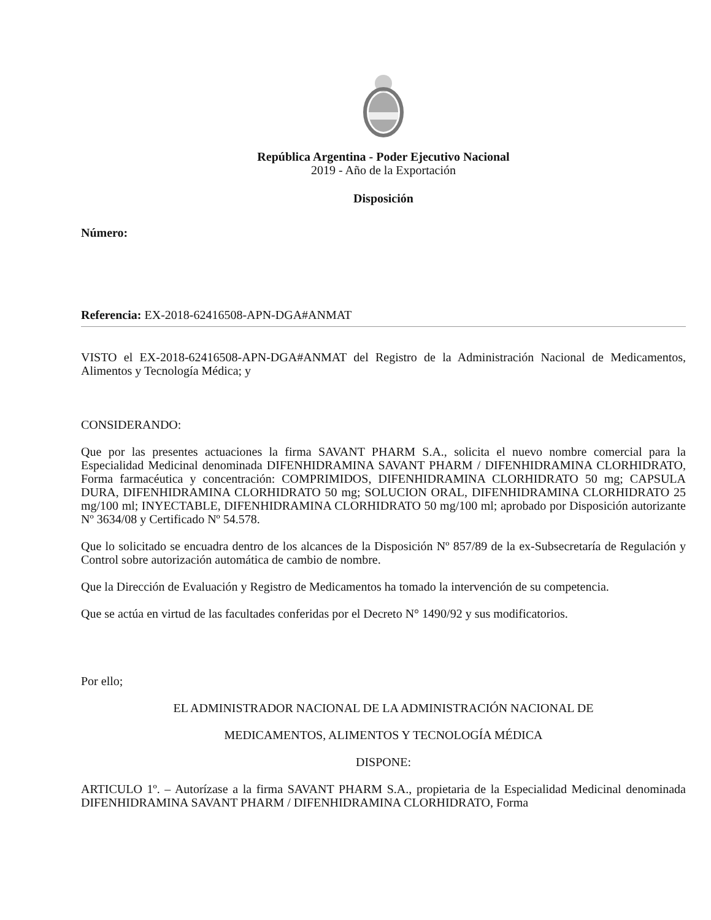República Argentina - Poder Ejecutivo Nacional
2019 - Año de la Exportación
Disposición
Número:
Referencia: EX-2018-62416508-APN-DGA#ANMAT
VISTO el EX-2018-62416508-APN-DGA#ANMAT del Registro de la Administración Nacional de Medicamentos, Alimentos y Tecnología Médica; y
CONSIDERANDO:
Que por las presentes actuaciones la firma SAVANT PHARM S.A., solicita el nuevo nombre comercial para la Especialidad Medicinal denominada DIFENHIDRAMINA SAVANT PHARM / DIFENHIDRAMINA CLORHIDRATO, Forma farmacéutica y concentración: COMPRIMIDOS, DIFENHIDRAMINA CLORHIDRATO 50 mg; CAPSULA DURA, DIFENHIDRAMINA CLORHIDRATO 50 mg; SOLUCION ORAL, DIFENHIDRAMINA CLORHIDRATO 25 mg/100 ml; INYECTABLE, DIFENHIDRAMINA CLORHIDRATO 50 mg/100 ml; aprobado por Disposición autorizante Nº 3634/08 y Certificado Nº 54.578.
Que lo solicitado se encuadra dentro de los alcances de la Disposición Nº 857/89 de la ex-Subsecretaría de Regulación y Control sobre autorización automática de cambio de nombre.
Que la Dirección de Evaluación y Registro de Medicamentos ha tomado la intervención de su competencia.
Que se actúa en virtud de las facultades conferidas por el Decreto N° 1490/92 y sus modificatorios.
Por ello;
EL ADMINISTRADOR NACIONAL DE LA ADMINISTRACIÓN NACIONAL DE
MEDICAMENTOS, ALIMENTOS Y TECNOLOGÍA MÉDICA
DISPONE:
ARTICULO 1º. – Autorízase a la firma SAVANT PHARM S.A., propietaria de la Especialidad Medicinal denominada DIFENHIDRAMINA SAVANT PHARM / DIFENHIDRAMINA CLORHIDRATO, Forma